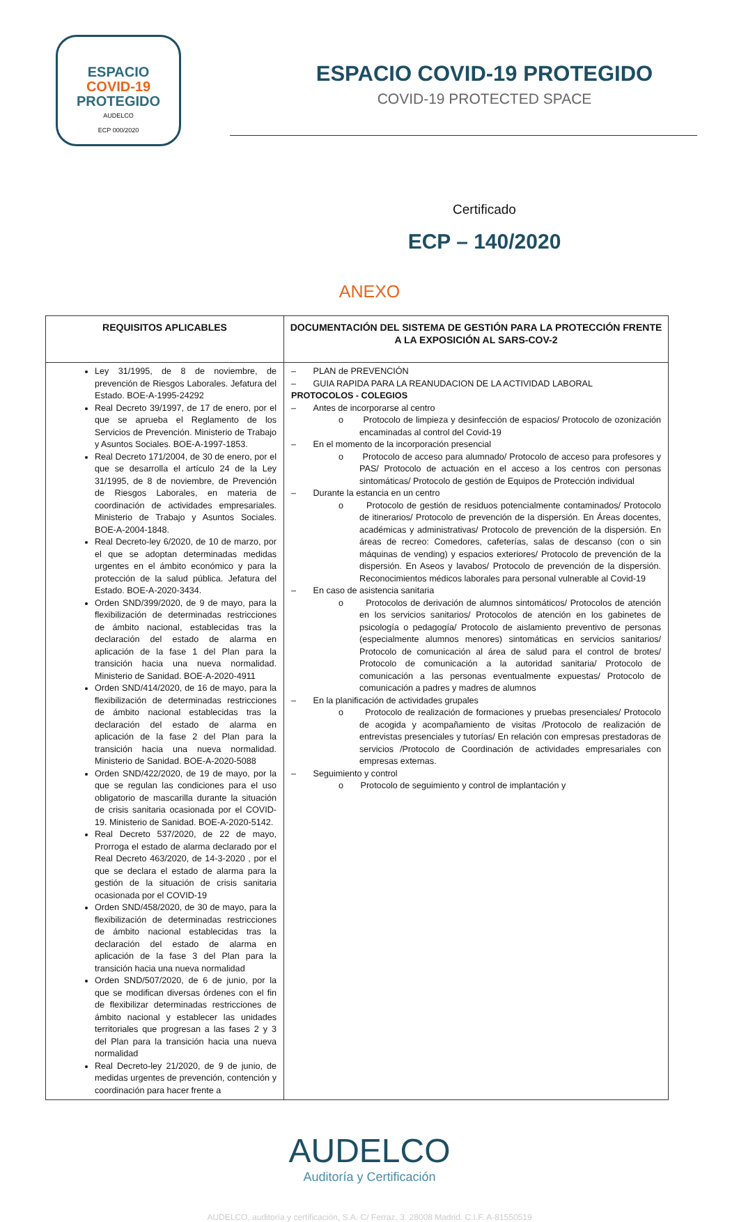ESPACIO
COVID-19
PROTEGIDO
AUDELCO
ECP 000/2020
ESPACIO COVID-19 PROTEGIDO
COVID-19 PROTECTED SPACE
Certificado
ECP – 140/2020
ANEXO
| REQUISITOS APLICABLES | DOCUMENTACIÓN DEL SISTEMA DE GESTIÓN PARA LA PROTECCIÓN FRENTE A LA EXPOSICIÓN AL SARS-COV-2 |
| --- | --- |
| Ley 31/1995, de 8 de noviembre, de prevención de Riesgos Laborales. Jefatura del Estado. BOE-A-1995-24292 Real Decreto 39/1997, de 17 de enero, por el que se aprueba el Reglamento de los Servicios de Prevención. Ministerio de Trabajo y Asuntos Sociales. BOE-A-1997-1853. Real Decreto 171/2004, de 30 de enero, por el que se desarrolla el artículo 24 de la Ley 31/1995, de 8 de noviembre, de Prevención de Riesgos Laborales, en materia de coordinación de actividades empresariales. Ministerio de Trabajo y Asuntos Sociales. BOE-A-2004-1848. Real Decreto-ley 6/2020, de 10 de marzo, por el que se adoptan determinadas medidas urgentes en el ámbito económico y para la protección de la salud pública. Jefatura del Estado. BOE-A-2020-3434. Orden SND/399/2020, de 9 de mayo, para la flexibilización de determinadas restricciones de ámbito nacional, establecidas tras la declaración del estado de alarma en aplicación de la fase 1 del Plan para la transición hacia una nueva normalidad. Ministerio de Sanidad. BOE-A-2020-4911 Orden SND/414/2020, de 16 de mayo, para la flexibilización de determinadas restricciones de ámbito nacional establecidas tras la declaración del estado de alarma en aplicación de la fase 2 del Plan para la transición hacia una nueva normalidad. Ministerio de Sanidad. BOE-A-2020-5088 Orden SND/422/2020, de 19 de mayo, por la que se regulan las condiciones para el uso obligatorio de mascarilla durante la situación de crisis sanitaria ocasionada por el COVID-19. Ministerio de Sanidad. BOE-A-2020-5142. Real Decreto 537/2020, de 22 de mayo, Prorroga el estado de alarma declarado por el Real Decreto 463/2020, de 14-3-2020 , por el que se declara el estado de alarma para la gestión de la situación de crisis sanitaria ocasionada por el COVID-19 Orden SND/458/2020, de 30 de mayo, para la flexibilización de determinadas restricciones de ámbito nacional establecidas tras la declaración del estado de alarma en aplicación de la fase 3 del Plan para la transición hacia una nueva normalidad Orden SND/507/2020, de 6 de junio, por la que se modifican diversas órdenes con el fin de flexibilizar determinadas restricciones de ámbito nacional y establecer las unidades territoriales que progresan a las fases 2 y 3 del Plan para la transición hacia una nueva normalidad Real Decreto-ley 21/2020, de 9 de junio, de medidas urgentes de prevención, contención y coordinación para hacer frente a | – PLAN de PREVENCIÓN – GUIA RAPIDA PARA LA REANUDACION DE LA ACTIVIDAD LABORAL PROTOCOLOS - COLEGIOS – Antes de incorporarse al centro o Protocolo de limpieza y desinfección de espacios/ Protocolo de ozonización encaminadas al control del Covid-19 – En el momento de la incorporación presencial o Protocolo de acceso para alumnado/ Protocolo de acceso para profesores y PAS/ Protocolo de actuación en el acceso a los centros con personas sintomáticas/ Protocolo de gestión de Equipos de Protección individual – Durante la estancia en un centro o Protocolo de gestión de residuos potencialmente contaminados/ Protocolo de itinerarios/ Protocolo de prevención de la dispersión. En Áreas docentes, académicas y administrativas/ Protocolo de prevención de la dispersión. En áreas de recreo: Comedores, cafeterías, salas de descanso (con o sin máquinas de vending) y espacios exteriores/ Protocolo de prevención de la dispersión. En Aseos y lavabos/ Protocolo de prevención de la dispersión. Reconocimientos médicos laborales para personal vulnerable al Covid-19 – En caso de asistencia sanitaria o Protocolos de derivación de alumnos sintomáticos/ Protocolos de atención en los servicios sanitarios/ Protocolos de atención en los gabinetes de psicología o pedagogía/ Protocolo de aislamiento preventivo de personas (especialmente alumnos menores) sintomáticas en servicios sanitarios/ Protocolo de comunicación al área de salud para el control de brotes/ Protocolo de comunicación a la autoridad sanitaria/ Protocolo de comunicación a las personas eventualmente expuestas/ Protocolo de comunicación a padres y madres de alumnos – En la planificación de actividades grupales o Protocolo de realización de formaciones y pruebas presenciales/ Protocolo de acogida y acompañamiento de visitas /Protocolo de realización de entrevistas presenciales y tutorías/ En relación con empresas prestadoras de servicios /Protocolo de Coordinación de actividades empresariales con empresas externas. – Seguimiento y control o Protocolo de seguimiento y control de implantación y |
AUDELCO
Auditoría y Certificación
AUDELCO, auditoría y certificación, S.A. C/ Ferraz, 3. 28008 Madrid. C.I.F. A-81550519